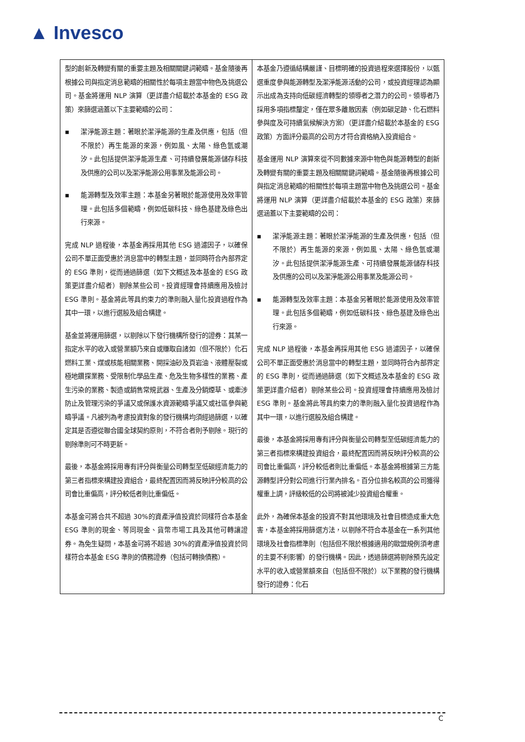▲ Invesco
| 型的創新及轉變有關的重要主題及相關關鍵詞範疇。基金隨後再根據公司與指定消息範疇的相關性於每項主題當中物色及挑選公司。基金將運用 NLP 演算（更詳盡介紹載於本基金的 ESG 政策）來篩選涵蓋以下主要範疇的公司： ▪ 潔淨能源主題：著眼於潔淨能源的生產及供應，包括（但不限於）再生能源的來源，例如風、太陽、綠色氫或潮汐。此包括提供潔淨能源生產、可持續發展能源儲存科技及供應的公司以及潔淨能源公用事業及能源公司。 ▪ 能源轉型及效率主題：本基金另著眼於能源使用及效率管理。此包括多個範疇，例如低碳科技、綠色基建及綠色出行來源。 完成 NLP 過程後，本基金再採用其他 ESG 過濾因子，以確保公司不單正面受惠於消息當中的轉型主題，並同時符合內部界定的 ESG 準則，從而通過篩選（如下文概述及本基金的 ESG 政策更詳盡介紹者）剔除某些公司。投資經理會持續應用及檢討 ESG 準則。基金將此等具約束力的準則融入量化投資過程作為其中一環，以進行選股及組合構建。 基金並將運用篩選，以剔除以下發行機構所發行的證券：其某一指定水平的收入或營業額乃來自或賺取自諸如（但不限於）化石燃料工業、煤或核能相關業務、開採油砂及頁岩油、液體壓裂或極地鑽探業務、受限制化學品生產、危及生物多樣性的業務、產生污染的業務、製造或銷售常規武器、生產及分銷煙草、或牽涉防止及管理污染的爭議又或保護水資源範疇爭議又或社區參與範疇爭議。凡被列為考慮投資對象的發行機構均須經過篩選，以確定其是否遵從聯合國全球契約原則，不符合者則予剔除。現行的剔除準則可不時更新。 最後，本基金將採用專有評分與衡量公司轉型至低碳經濟能力的第三者指標來構建投資組合，最終配置因而將反映評分較高的公司會比重偏高，評分較低者則比重偏低。 本基金可將合共不超過 30%的資產淨值投資於同樣符合本基金 ESG 準則的現金、等同現金、貨幣市場工具及其他可轉讓證券。為免生疑問，本基金可將不超過 30%的資產淨值投資於同樣符合本基金 ESG 準則的債務證券（包括可轉換債務）。 | 本基金乃遵循結構嚴謹、目標明確的投資過程來選擇股份，以甄選重度參與能源轉型及潔淨能源活動的公司，或投資經理認為顯示出成為支持向低碳經濟轉型的領導者之潛力的公司。領導者乃採用多項指標釐定，僅在眾多離散因素（例如碳足跡、化石燃料參與度及可持續氣候解決方案）（更詳盡介紹載於本基金的 ESG 政策）方面評分最高的公司方才符合資格納入投資組合。 基金運用 NLP 演算來從不同數據來源中物色與能源轉型的創新及轉變有關的重要主題及相關關鍵詞範疇。基金隨後再根據公司與指定消息範疇的相關性於每項主題當中物色及挑選公司。基金將運用 NLP 演算（更詳盡介紹載於本基金的 ESG 政策）來篩選涵蓋以下主要範疇的公司： ▪ 潔淨能源主題：著眼於潔淨能源的生產及供應，包括（但不限於）再生能源的來源，例如風、太陽、綠色氫或潮汐。此包括提供潔淨能源生產、可持續發展能源儲存科技及供應的公司以及潔淨能源公用事業及能源公司。 ▪ 能源轉型及效率主題：本基金另著眼於能源使用及效率管理。此包括多個範疇，例如低碳科技、綠色基建及綠色出行來源。 完成 NLP 過程後，本基金再採用其他 ESG 過濾因子，以確保公司不單正面受惠於消息當中的轉型主題，並同時符合內部界定的 ESG 準則，從而通過篩選（如下文概述及本基金的 ESG 政策更詳盡介紹者）剔除某些公司。投資經理會持續應用及檢討 ESG 準則。基金將此等具約束力的準則融入量化投資過程作為其中一環，以進行選股及組合構建。 最後，本基金將採用專有評分與衡量公司轉型至低碳經濟能力的第三者指標來構建投資組合，最終配置因而將反映評分較高的公司會比重偏高，評分較低者則比重偏低。本基金將根據第三方能源轉型評分對公司進行行業內排名。百分位排名較高的公司獲得權重上調，評級較低的公司將被減少投資組合權重。 此外，為確保本基金的投資不對其他環境及社會目標造成重大危害，本基金將採用篩選方法，以剔除不符合本基金在一系列其他環境及社會指標準則（包括但不限於根據適用的歐盟規例須考慮的主要不利影響）的發行機構。因此，透過篩選將剔除預先設定水平的收入或營業額來自（包括但不限於）以下業務的發行機構發行的證券：化石 |
C